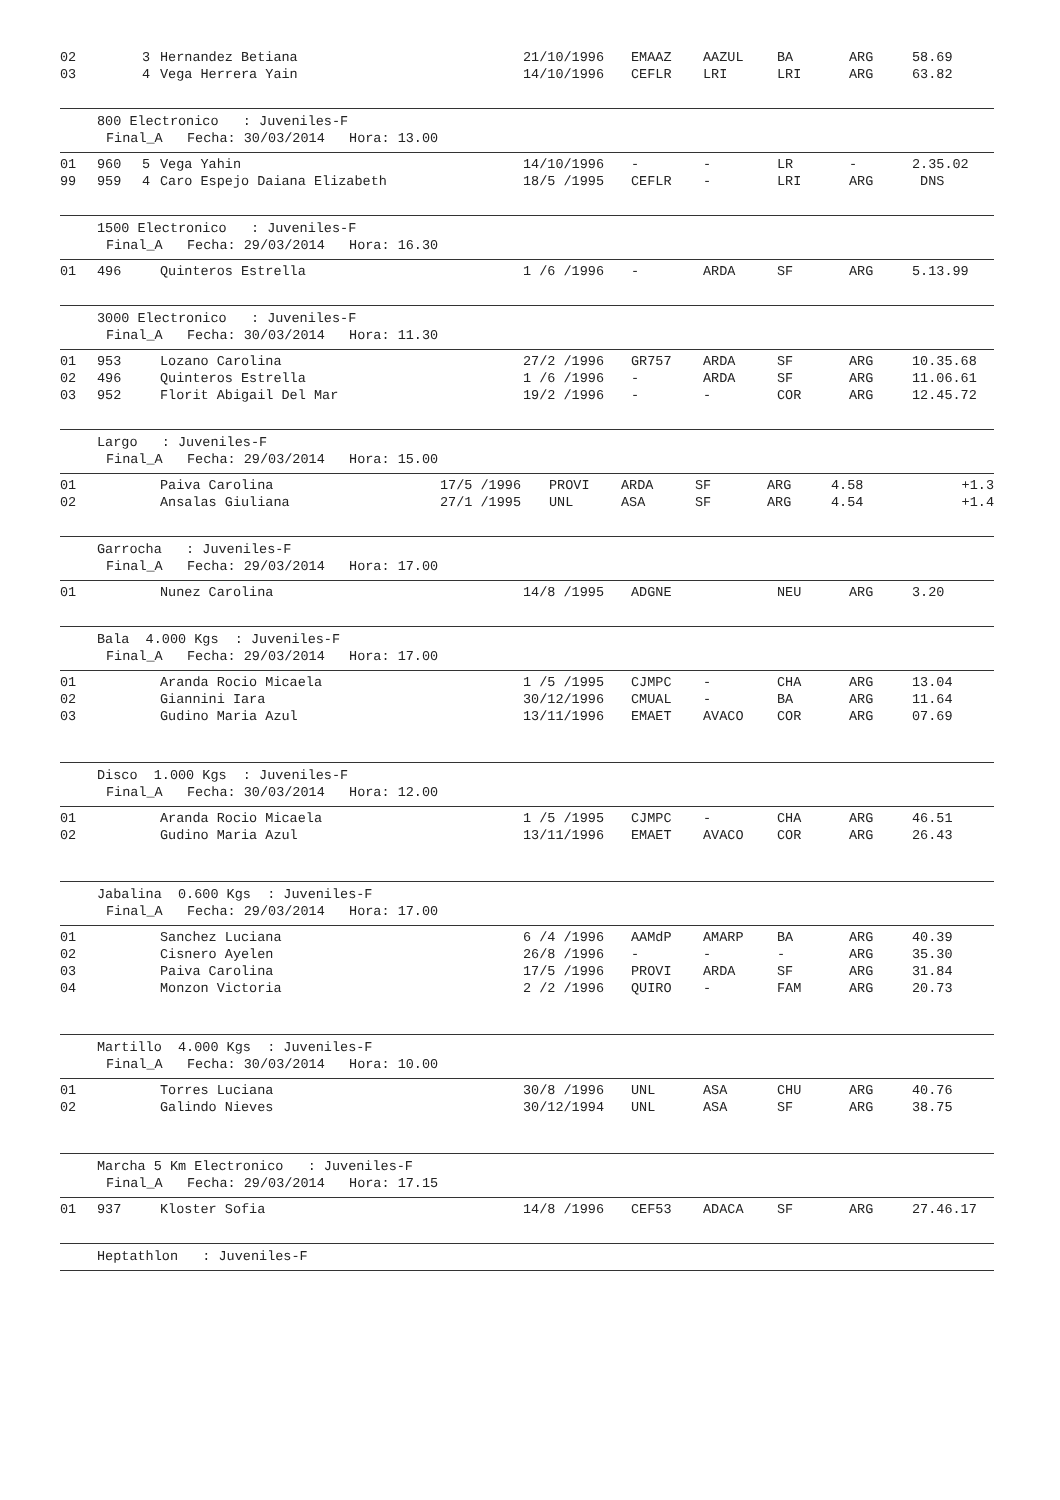| 02 | | 3 | Hernandez Betiana | 21/10/1996 | EMAAZ | AAZUL | BA | ARG | 58.69 |
| 03 | | 4 | Vega Herrera Yain | 14/10/1996 | CEFLR | LRI | LRI | ARG | 63.82 |
800 Electronico : Juveniles-F
Final_A Fecha: 30/03/2014 Hora: 13.00
| 01 | 960 | 5 | Vega Yahin | 14/10/1996 | - | - | LR | - | 2.35.02 |
| 99 | 959 | 4 | Caro Espejo Daiana Elizabeth | 18/5 /1995 | CEFLR | - | LRI | ARG | DNS |
1500 Electronico : Juveniles-F
Final_A Fecha: 29/03/2014 Hora: 16.30
| 01 | 496 | | Quinteros Estrella | 1 /6 /1996 | - | ARDA | SF | ARG | 5.13.99 |
3000 Electronico : Juveniles-F
Final_A Fecha: 30/03/2014 Hora: 11.30
| 01 | 953 | | Lozano Carolina | 27/2 /1996 | GR757 | ARDA | SF | ARG | 10.35.68 |
| 02 | 496 | | Quinteros Estrella | 1 /6 /1996 | - | ARDA | SF | ARG | 11.06.61 |
| 03 | 952 | | Florit Abigail Del Mar | 19/2 /1996 | - | - | COR | ARG | 12.45.72 |
Largo : Juveniles-F
Final_A Fecha: 29/03/2014 Hora: 15.00
| 01 | Paiva Carolina | 17/5 /1996 | PROVI | ARDA | SF | ARG | 4.58 | +1.3 |
| 02 | Ansalas Giuliana | 27/1 /1995 | UNL | ASA | SF | ARG | 4.54 | +1.4 |
Garrocha : Juveniles-F
Final_A Fecha: 29/03/2014 Hora: 17.00
| 01 | | | Nunez Carolina | 14/8 /1995 | ADGNE | | NEU | ARG | 3.20 |
Bala 4.000 Kgs : Juveniles-F
Final_A Fecha: 29/03/2014 Hora: 17.00
| 01 | | | Aranda Rocio Micaela | 1 /5 /1995 | CJMPC | - | CHA | ARG | 13.04 |
| 02 | | | Giannini Iara | 30/12/1996 | CMUAL | - | BA | ARG | 11.64 |
| 03 | | | Gudino Maria Azul | 13/11/1996 | EMAET | AVACO | COR | ARG | 07.69 |
Disco 1.000 Kgs : Juveniles-F
Final_A Fecha: 30/03/2014 Hora: 12.00
| 01 | | | Aranda Rocio Micaela | 1 /5 /1995 | CJMPC | - | CHA | ARG | 46.51 |
| 02 | | | Gudino Maria Azul | 13/11/1996 | EMAET | AVACO | COR | ARG | 26.43 |
Jabalina 0.600 Kgs : Juveniles-F
Final_A Fecha: 29/03/2014 Hora: 17.00
| 01 | | | Sanchez Luciana | 6 /4 /1996 | AAMdP | AMARP | BA | ARG | 40.39 |
| 02 | | | Cisnero Ayelen | 26/8 /1996 | - | - | - | ARG | 35.30 |
| 03 | | | Paiva Carolina | 17/5 /1996 | PROVI | ARDA | SF | ARG | 31.84 |
| 04 | | | Monzon Victoria | 2 /2 /1996 | QUIRO | - | FAM | ARG | 20.73 |
Martillo 4.000 Kgs : Juveniles-F
Final_A Fecha: 30/03/2014 Hora: 10.00
| 01 | | | Torres Luciana | 30/8 /1996 | UNL | ASA | CHU | ARG | 40.76 |
| 02 | | | Galindo Nieves | 30/12/1994 | UNL | ASA | SF | ARG | 38.75 |
Marcha 5 Km Electronico : Juveniles-F
Final_A Fecha: 29/03/2014 Hora: 17.15
| 01 | 937 | | Kloster Sofia | 14/8 /1996 | CEF53 | ADACA | SF | ARG | 27.46.17 |
Heptathlon : Juveniles-F